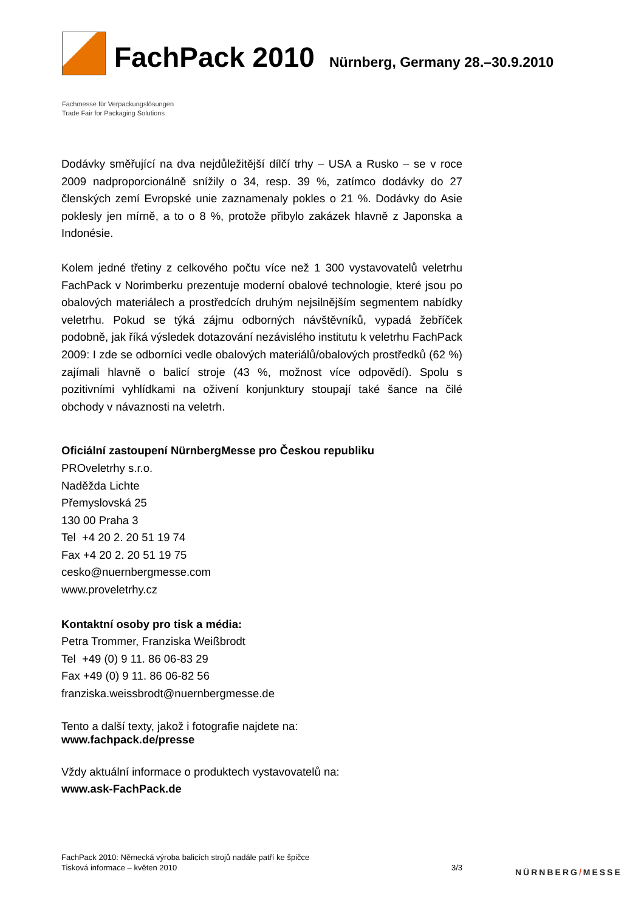FachPack 2010
Nürnberg, Germany 28.–30.9.2010
Fachmesse für Verpackungslösungen
Trade Fair for Packaging Solutions
Dodávky směřující na dva nejdůležitější dílčí trhy – USA a Rusko – se v roce 2009 nadproporcionálně snížily o 34, resp. 39 %, zatímco dodávky do 27 členských zemí Evropské unie zaznamenaly pokles o 21 %. Dodávky do Asie poklesly jen mírně, a to o 8 %, protože přibylo zakázek hlavně z Japonska a Indonésie.
Kolem jedné třetiny z celkového počtu více než 1 300 vystavovatelů veletrhu FachPack v Norimberku prezentuje moderní obalové technologie, které jsou po obalových materiálech a prostředcích druhým nejsilnějším segmentem nabídky veletrhu. Pokud se týká zájmu odborných návštěvníků, vypadá žebříček podobně, jak říká výsledek dotazování nezávislého institutu k veletrhu FachPack 2009: I zde se odborníci vedle obalových materiálů/obalových prostředků (62 %) zajímali hlavně o balicí stroje (43 %, možnost více odpovědí). Spolu s pozitivními vyhlídkami na oživení konjunktury stoupají také šance na čilé obchody v návaznosti na veletrh.
Oficiální zastoupení NürnbergMesse pro Českou republiku
PROveletrhy s.r.o.
Naděžda Lichte
Přemyslovská 25
130 00 Praha 3
Tel +4 20 2. 20 51 19 74
Fax +4 20 2. 20 51 19 75
cesko@nuernbergmesse.com
www.proveletrhy.cz
Kontaktní osoby pro tisk a média:
Petra Trommer, Franziska Weißbrodt
Tel +49 (0) 9 11. 86 06-83 29
Fax +49 (0) 9 11. 86 06-82 56
franziska.weissbrodt@nuernbergmesse.de
Tento a další texty, jakož i fotografie najdete na:
www.fachpack.de/presse
Vždy aktuální informace o produktech vystavovatelů na:
www.ask-FachPack.de
FachPack 2010: Německá výroba balicích strojů nadále patří ke špičce
Tisková informace – květen 2010
3/3
NÜRNBERG/MESSE